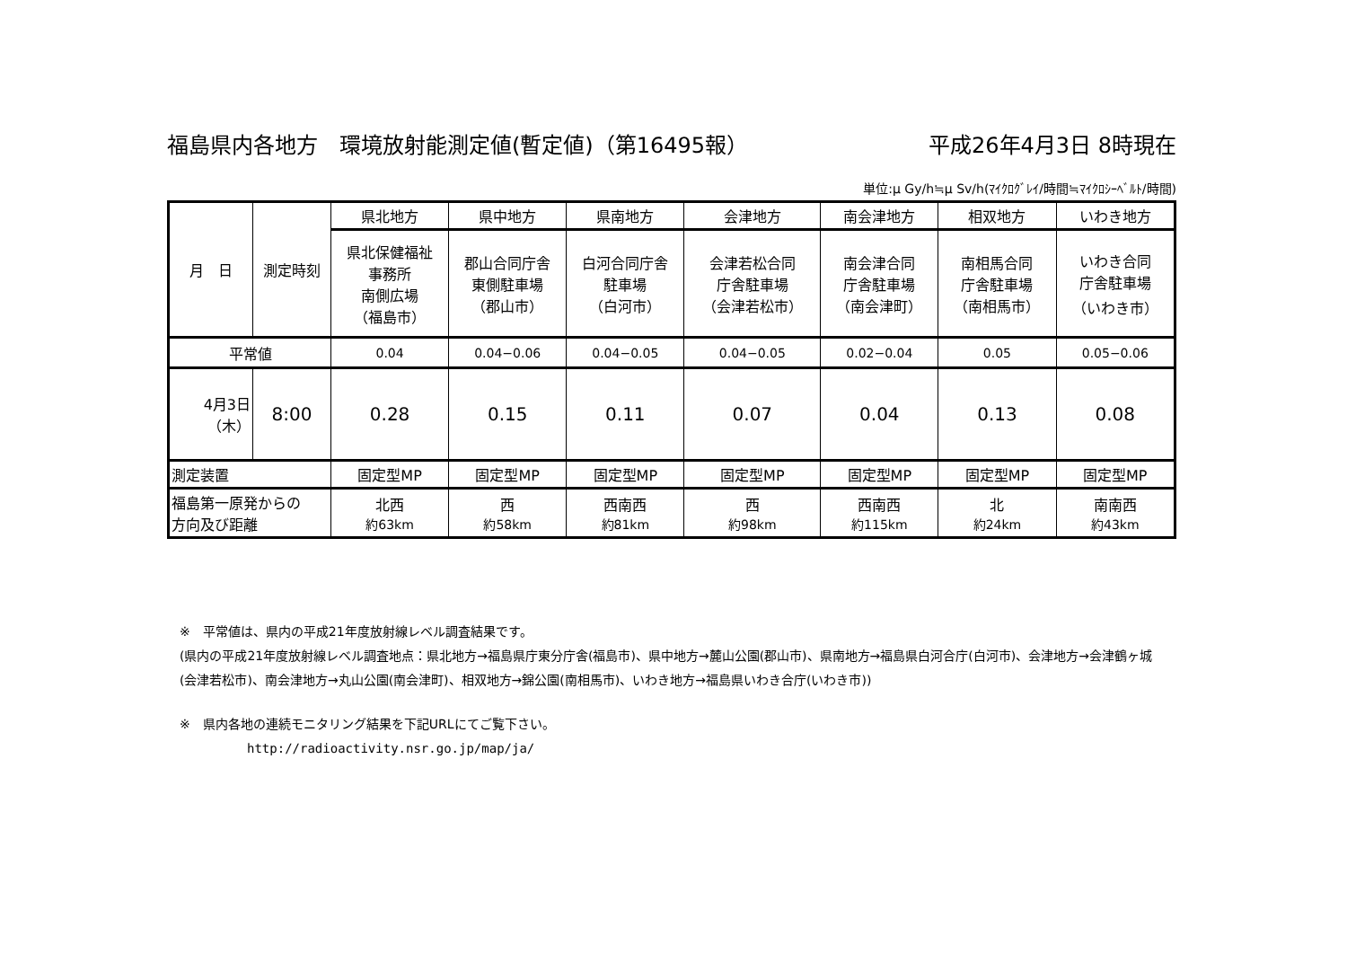福島県内各地方　環境放射能測定値(暫定値)（第16495報） 平成26年4月3日 8時現在
単位:μ Gy/h≒μ Sv/h(ﾏｲｸﾛｸﾞﾚｲ/時間≒ﾏｲｸﾛｼｰﾍﾞﾙﾄ/時間)
| 月 日 | 測定時刻 | 県北地方 | 県中地方 | 県南地方 | 会津地方 | 南会津地方 | 相双地方 | いわき地方 |
| --- | --- | --- | --- | --- | --- | --- | --- | --- |
| | | 県北保健福祉 事務所 南側広場 （福島市） | 郡山合同庁舎 東側駐車場 （郡山市） | 白河合同庁舎 駐車場 （白河市） | 会津若松合同 庁舎駐車場 （会津若松市） | 南会津合同 庁舎駐車場 （南会津町） | 南相馬合同 庁舎駐車場 （南相馬市） | いわき合同 庁舎駐車場 （いわき市） |
| 平常値 | | 0.04 | 0.04−0.06 | 0.04−0.05 | 0.04−0.05 | 0.02−0.04 | 0.05 | 0.05−0.06 |
| 4月3日 （木） | 8:00 | 0.28 | 0.15 | 0.11 | 0.07 | 0.04 | 0.13 | 0.08 |
| 測定装置 | | 固定型MP | 固定型MP | 固定型MP | 固定型MP | 固定型MP | 固定型MP | 固定型MP |
| 福島第一原発からの 方向及び距離 | | 北西 約63km | 西 約58km | 西南西 約81km | 西 約98km | 西南西 約115km | 北 約24km | 南南西 約43km |
※　平常値は、県内の平成21年度放射線レベル調査結果です。
(県内の平成21年度放射線レベル調査地点：県北地方→福島県庁東分庁舎(福島市)、県中地方→麓山公園(郡山市)、県南地方→福島県白河合庁(白河市)、会津地方→会津鶴ヶ城(会津若松市)、南会津地方→丸山公園(南会津町)、相双地方→錦公園(南相馬市)、いわき地方→福島県いわき合庁(いわき市))
※　県内各地の連続モニタリング結果を下記URLにてご覧下さい。
http://radioactivity.nsr.go.jp/map/ja/